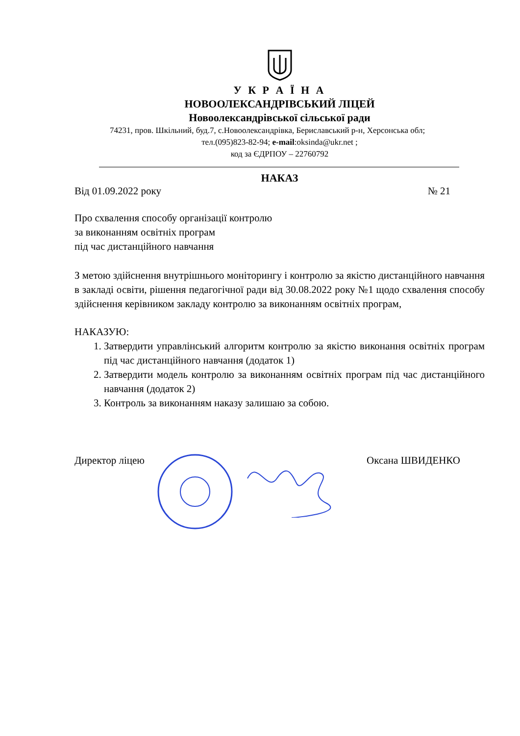У К Р А Ї Н А
НОВООЛЕКСАНДРІВСЬКИЙ ЛІЦЕЙ
Новоолександрівської сільської ради
74231, пров. Шкільний, буд.7, с.Новоолександрівка, Бериславський р-н, Херсонська обл;
тел.(095)823-82-94; e-mail:oksinda@ukr.net ;
код за ЄДРПОУ – 22760792
НАКАЗ
Від 01.09.2022 року № 21
Про схвалення способу організації контролю
за виконанням освітніх програм
під час дистанційного навчання
З метою здійснення внутрішнього моніторингу і контролю за якістю дистанційного навчання в закладі освіти, рішення педагогічної ради від 30.08.2022 року №1 щодо схвалення способу здійснення керівником закладу контролю за виконанням освітніх програм,
НАКАЗУЮ:
1. Затвердити управлінський алгоритм контролю за якістю виконання освітніх програм під час дистанційного навчання (додаток 1)
2. Затвердити модель контролю за виконанням освітніх програм під час дистанційного навчання (додаток 2)
3. Контроль за виконанням наказу залишаю за собою.
Директор ліцею Оксана ШВИДЕНКО